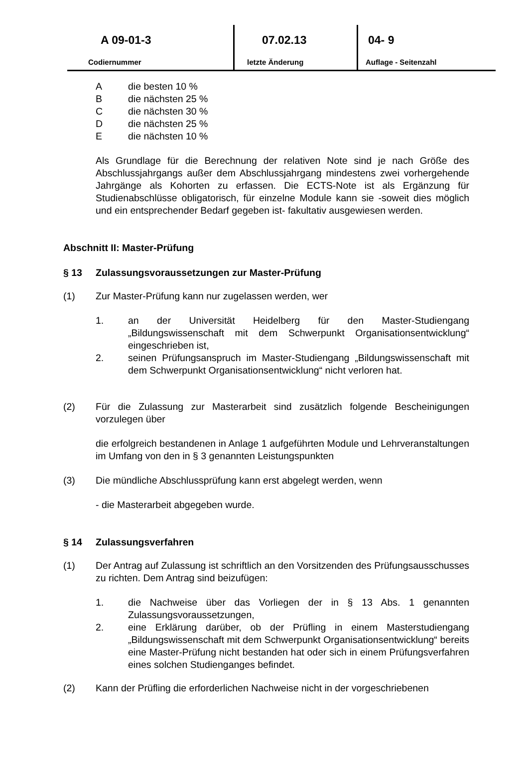A 09-01-3
Codiernummer
07.02.13
letzte Änderung
04- 9
Auflage - Seitenzahl
Adie besten 10 %
Bdie nächsten 25 %
Cdie nächsten 30 %
Ddie nächsten 25 %
Edie nächsten 10 %
Als Grundlage für die Berechnung der relativen Note sind je nach Größe des Abschlussjahrgangs außer dem Abschlussjahrgang mindestens zwei vorhergehende Jahrgänge als Kohorten zu erfassen. Die ECTS-Note ist als Ergänzung für Studienabschlüsse obligatorisch, für einzelne Module kann sie -soweit dies möglich und ein entsprechender Bedarf gegeben ist- fakultativ ausgewiesen werden.
Abschnitt II: Master-Prüfung
§ 13 Zulassungsvoraussetzungen zur Master-Prüfung
(1) Zur Master-Prüfung kann nur zugelassen werden, wer
1. an der Universität Heidelberg für den Master-Studiengang „Bildungswissenschaft mit dem Schwerpunkt Organisationsentwicklung“ eingeschrieben ist,
2. seinen Prüfungsanspruch im Master-Studiengang „Bildungswissenschaft mit dem Schwerpunkt Organisationsentwicklung“ nicht verloren hat.
(2) Für die Zulassung zur Masterarbeit sind zusätzlich folgende Bescheinigungen vorzulegen über
die erfolgreich bestandenen in Anlage 1 aufgeführten Module und Lehrveranstaltungen im Umfang von den in § 3 genannten Leistungspunkten
(3) Die mündliche Abschlussprüfung kann erst abgelegt werden, wenn
- die Masterarbeit abgegeben wurde.
§ 14 Zulassungsverfahren
(1) Der Antrag auf Zulassung ist schriftlich an den Vorsitzenden des Prüfungsausschusses zu richten. Dem Antrag sind beizufügen:
1. die Nachweise über das Vorliegen der in § 13 Abs. 1 genannten Zulassungsvoraussetzungen,
2. eine Erklärung darüber, ob der Prüfling in einem Masterstudiengang „Bildungswissenschaft mit dem Schwerpunkt Organisationsentwicklung“ bereits eine Master-Prüfung nicht bestanden hat oder sich in einem Prüfungsverfahren eines solchen Studienganges befindet.
(2) Kann der Prüfling die erforderlichen Nachweise nicht in der vorgeschriebenen